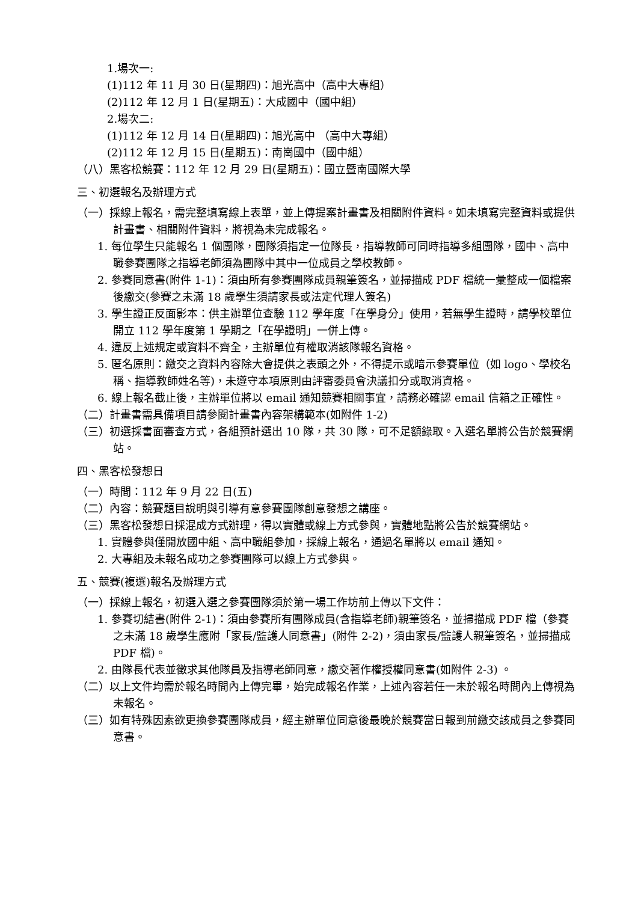1.場次一:
(1)112 年 11 月 30 日(星期四)：旭光高中（高中大專組）
(2)112 年 12 月 1 日(星期五)：大成國中（國中組）
2.場次二:
(1)112 年 12 月 14 日(星期四)：旭光高中 （高中大專組）
(2)112 年 12 月 15 日(星期五)：南崗國中（國中組）
（八）黑客松競賽：112 年 12 月 29 日(星期五)：國立暨南國際大學
三、初選報名及辦理方式
（一）採線上報名，需完整填寫線上表單，並上傳提案計畫書及相關附件資料。如未填寫完整資料或提供計畫書、相關附件資料，將視為未完成報名。
1. 每位學生只能報名 1 個團隊，團隊須指定一位隊長，指導教師可同時指導多組團隊，國中、高中職參賽團隊之指導老師須為團隊中其中一位成員之學校教師。
2. 參賽同意書(附件 1-1)：須由所有參賽團隊成員親筆簽名，並掃描成 PDF 檔統一彙整成一個檔案後繳交(參賽之未滿 18 歲學生須請家長或法定代理人簽名)
3. 學生證正反面影本：供主辦單位查驗 112 學年度「在學身分」使用，若無學生證時，請學校單位開立 112 學年度第 1 學期之「在學證明」一併上傳。
4. 違反上述規定或資料不齊全，主辦單位有權取消該隊報名資格。
5. 匿名原則：繳交之資料內容除大會提供之表頭之外，不得提示或暗示參賽單位（如 logo、學校名稱、指導教師姓名等)，未遵守本項原則由評審委員會決議扣分或取消資格。
6. 線上報名截止後，主辦單位將以 email 通知競賽相關事宜，請務必確認 email 信箱之正確性。
（二）計畫書需具備項目請參閱計畫書內容架構範本(如附件 1-2)
（三）初選採書面審查方式，各組預計選出 10 隊，共 30 隊，可不足額錄取。入選名單將公告於競賽網站。
四、黑客松發想日
（一）時間：112 年 9 月 22 日(五)
（二）內容：競賽題目說明與引導有意參賽團隊創意發想之講座。
（三）黑客松發想日採混成方式辦理，得以實體或線上方式參與，實體地點將公告於競賽網站。
1. 實體參與僅開放國中組、高中職組參加，採線上報名，通過名單將以 email 通知。
2. 大專組及未報名成功之參賽團隊可以線上方式參與。
五、競賽(複選)報名及辦理方式
（一）採線上報名，初選入選之參賽團隊須於第一場工作坊前上傳以下文件：
1. 參賽切結書(附件 2-1)：須由參賽所有團隊成員(含指導老師)親筆簽名，並掃描成 PDF 檔（參賽之未滿 18 歲學生應附「家長/監護人同意書」(附件 2-2)，須由家長/監護人親筆簽名，並掃描成 PDF 檔)。
2. 由隊長代表並徵求其他隊員及指導老師同意，繳交著作權授權同意書(如附件 2-3) 。
（二）以上文件均需於報名時間內上傳完畢，始完成報名作業，上述內容若任一未於報名時間內上傳視為未報名。
（三）如有特殊因素欲更換參賽團隊成員，經主辦單位同意後最晚於競賽當日報到前繳交該成員之參賽同意書。